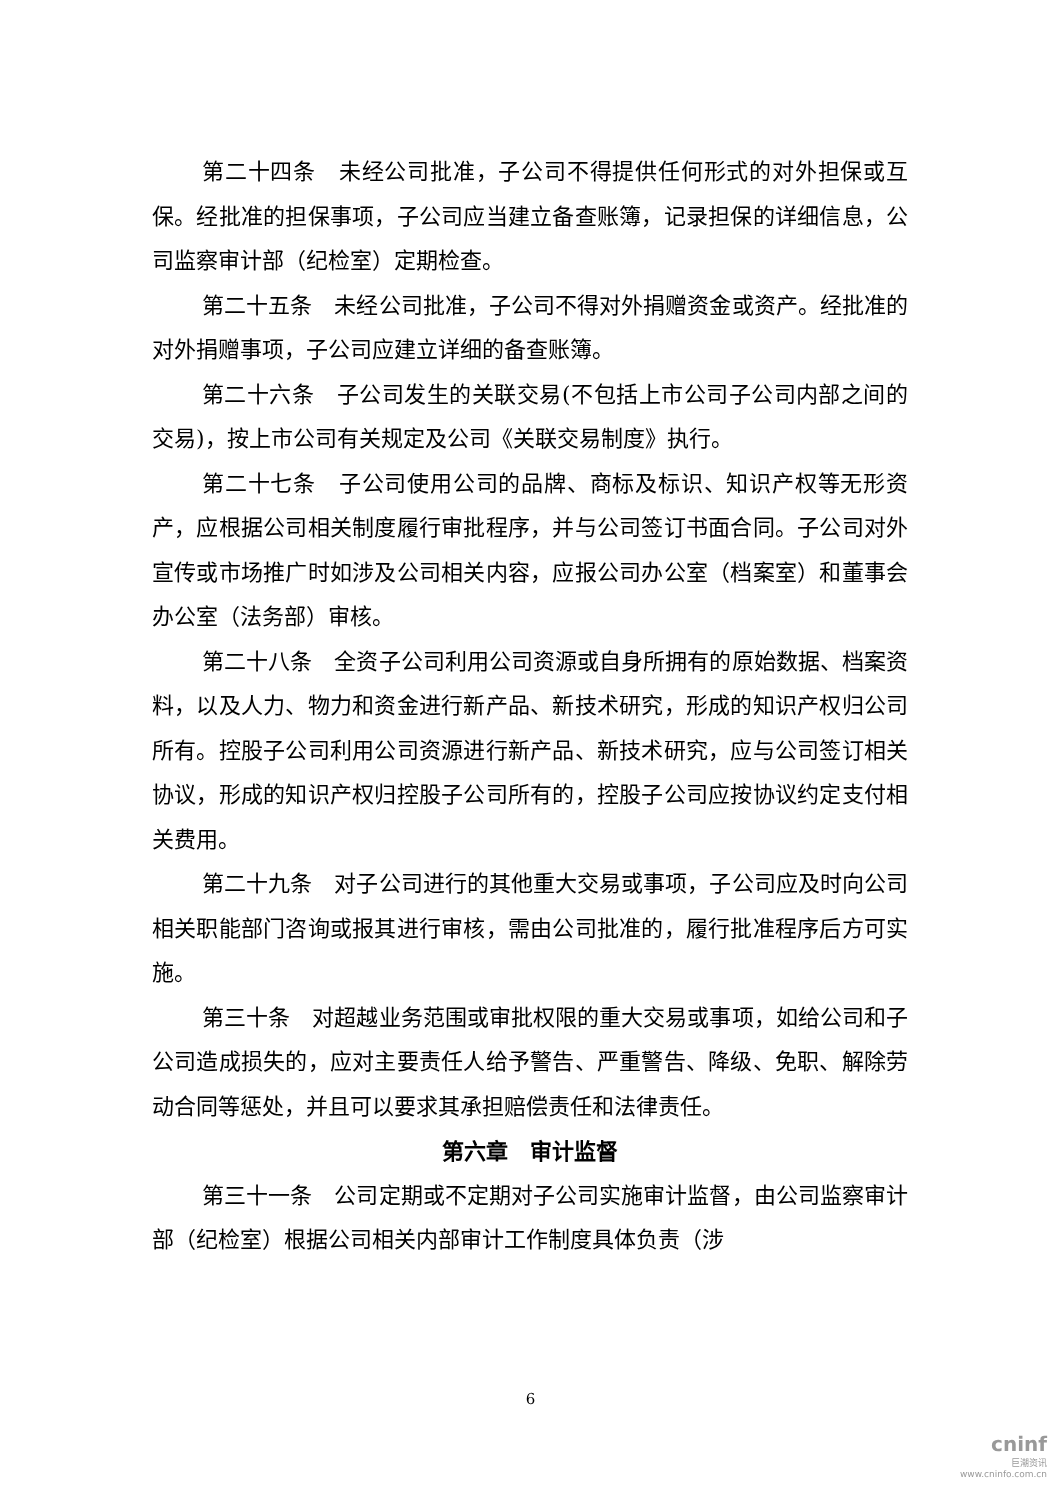第二十四条　未经公司批准，子公司不得提供任何形式的对外担保或互保。经批准的担保事项，子公司应当建立备查账簿，记录担保的详细信息，公司监察审计部（纪检室）定期检查。
第二十五条　未经公司批准，子公司不得对外捐赠资金或资产。经批准的对外捐赠事项，子公司应建立详细的备查账簿。
第二十六条　子公司发生的关联交易(不包括上市公司子公司内部之间的交易)，按上市公司有关规定及公司《关联交易制度》执行。
第二十七条　子公司使用公司的品牌、商标及标识、知识产权等无形资产，应根据公司相关制度履行审批程序，并与公司签订书面合同。子公司对外宣传或市场推广时如涉及公司相关内容，应报公司办公室（档案室）和董事会办公室（法务部）审核。
第二十八条　全资子公司利用公司资源或自身所拥有的原始数据、档案资料，以及人力、物力和资金进行新产品、新技术研究，形成的知识产权归公司所有。控股子公司利用公司资源进行新产品、新技术研究，应与公司签订相关协议，形成的知识产权归控股子公司所有的，控股子公司应按协议约定支付相关费用。
第二十九条　对子公司进行的其他重大交易或事项，子公司应及时向公司相关职能部门咨询或报其进行审核，需由公司批准的，履行批准程序后方可实施。
第三十条　对超越业务范围或审批权限的重大交易或事项，如给公司和子公司造成损失的，应对主要责任人给予警告、严重警告、降级、免职、解除劳动合同等惩处，并且可以要求其承担赔偿责任和法律责任。
第六章　审计监督
第三十一条　公司定期或不定期对子公司实施审计监督，由公司监察审计部（纪检室）根据公司相关内部审计工作制度具体负责（涉
6
cninf
巨潮资讯
www.cninfo.com.cn